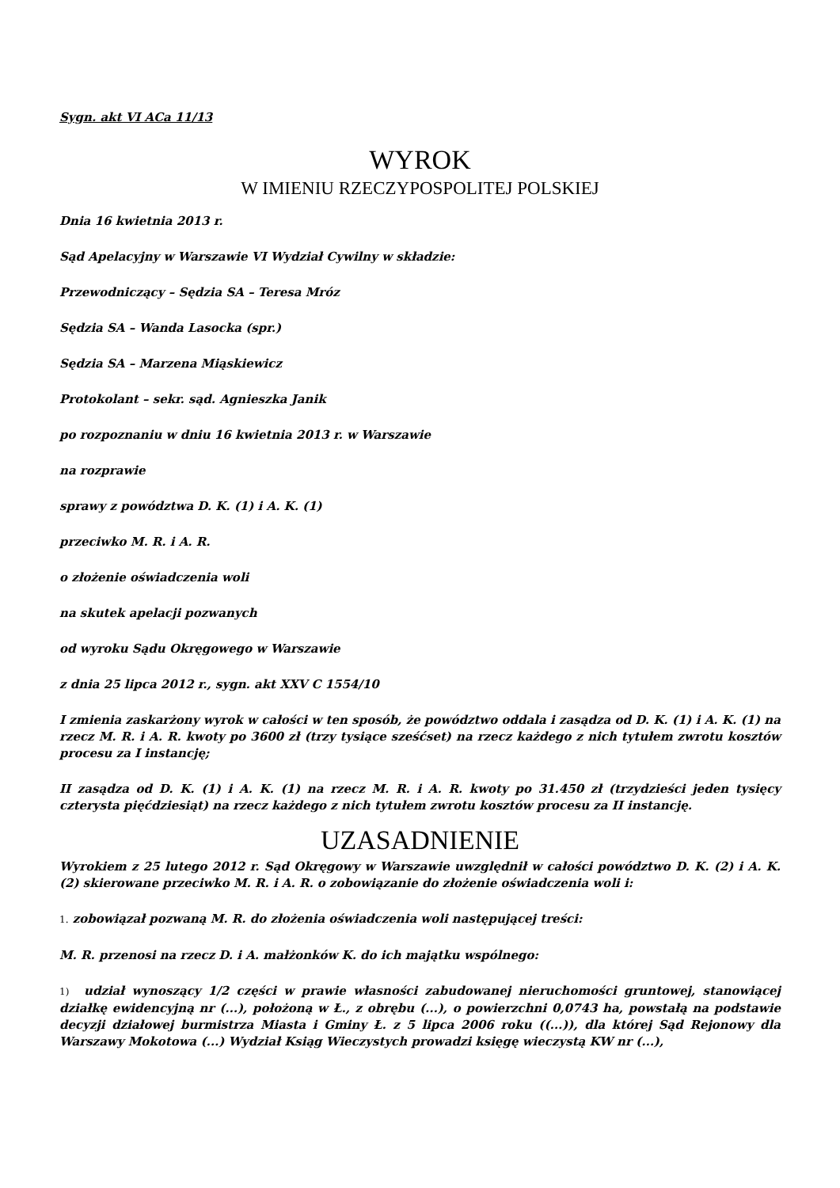Sygn. akt VI ACa 11/13
WYROK
W IMIENIU RZECZYPOSPOLITEJ POLSKIEJ
Dnia 16 kwietnia 2013 r.
Sąd Apelacyjny w Warszawie VI Wydział Cywilny w składzie:
Przewodniczący – Sędzia SA – Teresa Mróz
Sędzia SA – Wanda Lasocka (spr.)
Sędzia SA – Marzena Miąskiewicz
Protokolant – sekr. sąd. Agnieszka Janik
po rozpoznaniu w dniu 16 kwietnia 2013 r. w Warszawie
na rozprawie
sprawy z powództwa D. K. (1) i A. K. (1)
przeciwko M. R. i A. R.
o złożenie oświadczenia woli
na skutek apelacji pozwanych
od wyroku Sądu Okręgowego w Warszawie
z dnia 25 lipca 2012 r., sygn. akt XXV C 1554/10
I zmienia zaskarżony wyrok w całości w ten sposób, że powództwo oddala i zasądza od D. K. (1) i A. K. (1) na rzecz M. R. i A. R. kwoty po 3600 zł (trzy tysiące sześćset) na rzecz każdego z nich tytułem zwrotu kosztów procesu za I instancję;
II zasądza od D. K. (1) i A. K. (1) na rzecz M. R. i A. R. kwoty po 31.450 zł (trzydzieści jeden tysięcy czterysta pięćdziesiąt) na rzecz każdego z nich tytułem zwrotu kosztów procesu za II instancję.
UZASADNIENIE
Wyrokiem z 25 lutego 2012 r. Sąd Okręgowy w Warszawie uwzględnił w całości powództwo D. K. (2) i A. K. (2) skierowane przeciwko M. R. i A. R. o zobowiązanie do złożenie oświadczenia woli i:
1. zobowiązał pozwaną M. R. do złożenia oświadczenia woli następującej treści:
M. R. przenosi na rzecz D. i A. małżonków K. do ich majątku wspólnego:
1) udział wynoszący 1/2 części w prawie własności zabudowanej nieruchomości gruntowej, stanowiącej działkę ewidencyjną nr (...), położoną w Ł., z obrębu (...), o powierzchni 0,0743 ha, powstałą na podstawie decyzji działowej burmistrza Miasta i Gminy Ł. z 5 lipca 2006 roku ((...)), dla której Sąd Rejonowy dla Warszawy Mokotowa (...) Wydział Ksiąg Wieczystych prowadzi księgę wieczystą KW nr (...),